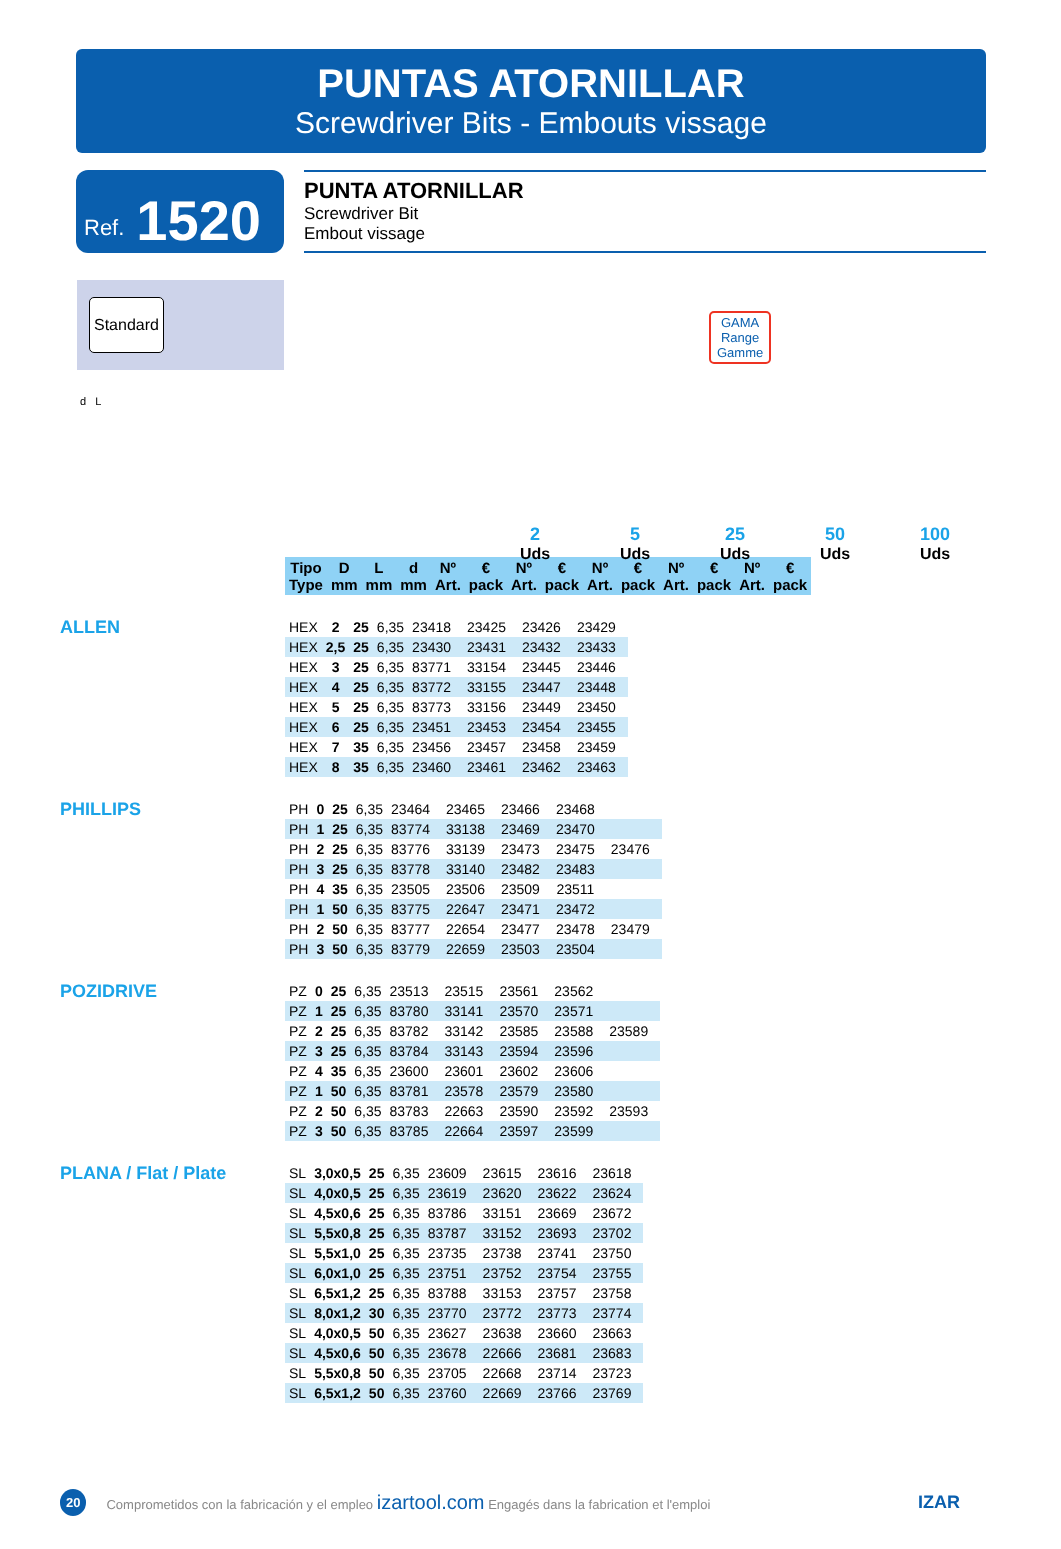PUNTAS ATORNILLAR
Screwdriver Bits - Embouts vissage
Ref. 1520
PUNTA ATORNILLAR
Screwdriver Bit
Embout vissage
Standard
d L
GAMA
Range
Gamme
2
Uds
5
Uds
25
Uds
50
Uds
100
Uds
| Tipo Type | D mm | L mm | d mm | Nº Art. | € pack | Nº Art. | € pack | Nº Art. | € pack | Nº Art. | € pack | Nº Art. | € pack |
| --- | --- | --- | --- | --- | --- | --- | --- | --- | --- | --- | --- | --- | --- |
ALLEN
| HEX | 2 | 25 | 6,35 | 23418 | | 23425 | | 23426 | | 23429 | |
| HEX | 2,5 | 25 | 6,35 | 23430 | | 23431 | | 23432 | | 23433 | |
| HEX | 3 | 25 | 6,35 | 83771 | | 33154 | | 23445 | | 23446 | |
| HEX | 4 | 25 | 6,35 | 83772 | | 33155 | | 23447 | | 23448 | |
| HEX | 5 | 25 | 6,35 | 83773 | | 33156 | | 23449 | | 23450 | |
| HEX | 6 | 25 | 6,35 | 23451 | | 23453 | | 23454 | | 23455 | |
| HEX | 7 | 35 | 6,35 | 23456 | | 23457 | | 23458 | | 23459 | |
| HEX | 8 | 35 | 6,35 | 23460 | | 23461 | | 23462 | | 23463 | |
PHILLIPS
| PH | 0 | 25 | 6,35 | 23464 | | 23465 | | 23466 | | 23468 | | | |
| PH | 1 | 25 | 6,35 | 83774 | | 33138 | | 23469 | | 23470 | | | |
| PH | 2 | 25 | 6,35 | 83776 | | 33139 | | 23473 | | 23475 | | 23476 | |
| PH | 3 | 25 | 6,35 | 83778 | | 33140 | | 23482 | | 23483 | | | |
| PH | 4 | 35 | 6,35 | 23505 | | 23506 | | 23509 | | 23511 | | | |
| PH | 1 | 50 | 6,35 | 83775 | | 22647 | | 23471 | | 23472 | | | |
| PH | 2 | 50 | 6,35 | 83777 | | 22654 | | 23477 | | 23478 | | 23479 | |
| PH | 3 | 50 | 6,35 | 83779 | | 22659 | | 23503 | | 23504 | | | |
POZIDRIVE
| PZ | 0 | 25 | 6,35 | 23513 | | 23515 | | 23561 | | 23562 | | | |
| PZ | 1 | 25 | 6,35 | 83780 | | 33141 | | 23570 | | 23571 | | | |
| PZ | 2 | 25 | 6,35 | 83782 | | 33142 | | 23585 | | 23588 | | 23589 | |
| PZ | 3 | 25 | 6,35 | 83784 | | 33143 | | 23594 | | 23596 | | | |
| PZ | 4 | 35 | 6,35 | 23600 | | 23601 | | 23602 | | 23606 | | | |
| PZ | 1 | 50 | 6,35 | 83781 | | 23578 | | 23579 | | 23580 | | | |
| PZ | 2 | 50 | 6,35 | 83783 | | 22663 | | 23590 | | 23592 | | 23593 | |
| PZ | 3 | 50 | 6,35 | 83785 | | 22664 | | 23597 | | 23599 | | | |
PLANA / Flat / Plate
| SL | 3,0x0,5 | 25 | 6,35 | 23609 | | 23615 | | 23616 | | 23618 | |
| SL | 4,0x0,5 | 25 | 6,35 | 23619 | | 23620 | | 23622 | | 23624 | |
| SL | 4,5x0,6 | 25 | 6,35 | 83786 | | 33151 | | 23669 | | 23672 | |
| SL | 5,5x0,8 | 25 | 6,35 | 83787 | | 33152 | | 23693 | | 23702 | |
| SL | 5,5x1,0 | 25 | 6,35 | 23735 | | 23738 | | 23741 | | 23750 | |
| SL | 6,0x1,0 | 25 | 6,35 | 23751 | | 23752 | | 23754 | | 23755 | |
| SL | 6,5x1,2 | 25 | 6,35 | 83788 | | 33153 | | 23757 | | 23758 | |
| SL | 8,0x1,2 | 30 | 6,35 | 23770 | | 23772 | | 23773 | | 23774 | |
| SL | 4,0x0,5 | 50 | 6,35 | 23627 | | 23638 | | 23660 | | 23663 | |
| SL | 4,5x0,6 | 50 | 6,35 | 23678 | | 22666 | | 23681 | | 23683 | |
| SL | 5,5x0,8 | 50 | 6,35 | 23705 | | 22668 | | 23714 | | 23723 | |
| SL | 6,5x1,2 | 50 | 6,35 | 23760 | | 22669 | | 23766 | | 23769 | |
20 Comprometidos con la fabricación y el empleo izartool.com Engagés dans la fabrication et l'emploi IZAR